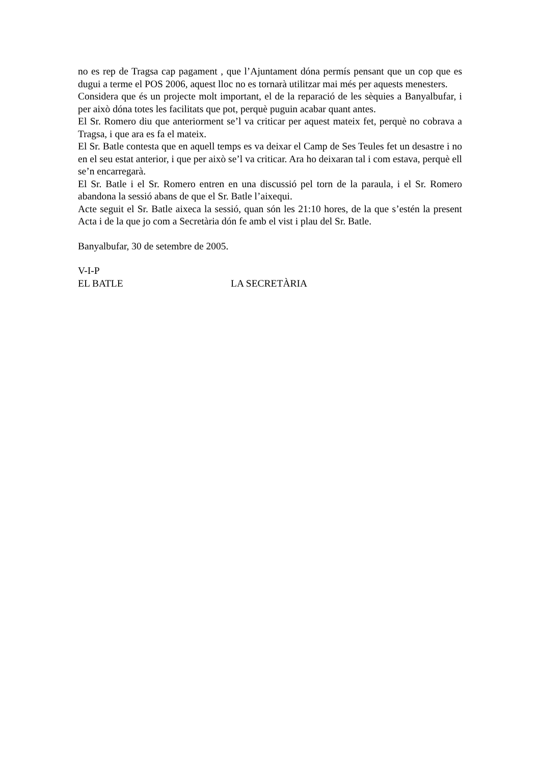no es rep de Tragsa cap pagament , que l’Ajuntament dóna permís pensant que un cop que es dugui a terme el POS 2006, aquest lloc no es tornarà utilitzar mai més per aquests menesters.
Considera que és un projecte molt important, el de la reparació de les sèquies a Banyalbufar, i per això dóna totes les facilitats que pot, perquè puguin acabar quant antes.
El Sr. Romero diu que anteriorment se’l va criticar per aquest mateix fet, perquè no cobrava a Tragsa, i que ara es fa el mateix.
El Sr. Batle contesta que en aquell temps es va deixar el Camp de Ses Teules fet un desastre i no en el seu estat anterior, i que per això se’l va criticar. Ara ho deixaran tal i com estava, perquè ell se’n encarregarà.
El Sr. Batle i el Sr. Romero entren en una discussió pel torn de la paraula, i el Sr. Romero abandona la sessió abans de que el Sr. Batle l’aixequi.
Acte seguit el Sr. Batle aixeca la sessió, quan són les 21:10 hores, de la que s’estén la present Acta i de la que jo com a Secretària dón fe amb el vist i plau del Sr. Batle.
Banyalbufar, 30 de setembre de 2005.
V-I-P
EL BATLE LA SECRETÀRIA